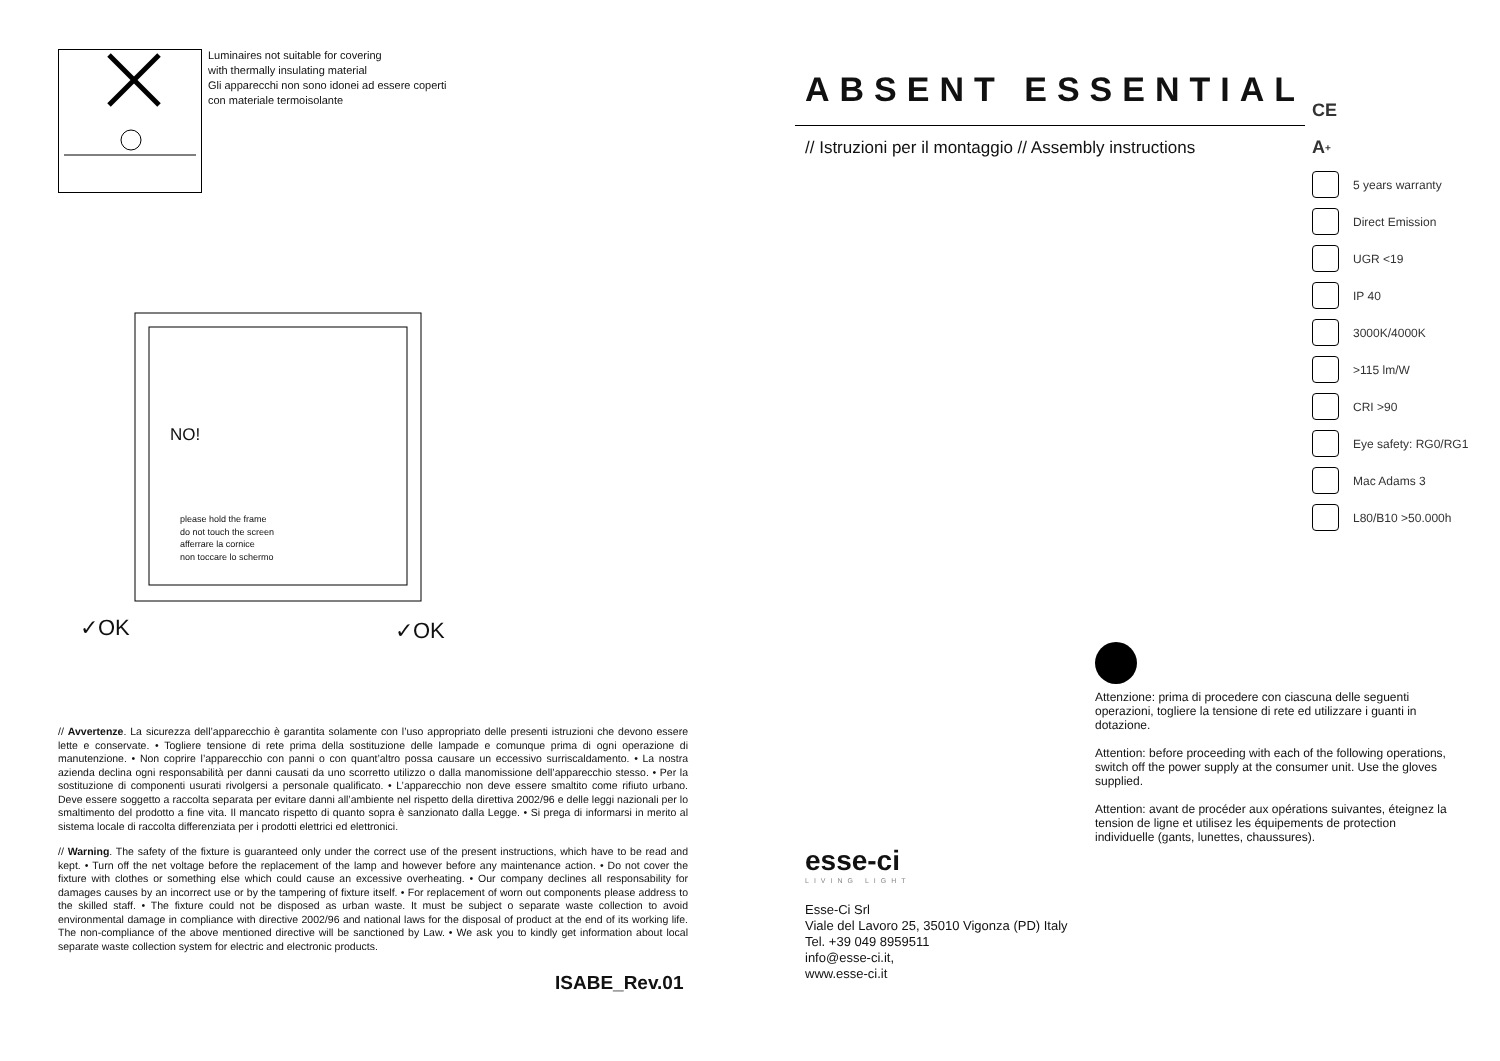Luminaires not suitable for covering
with thermally insulating material
Gli apparecchi non sono idonei ad essere coperti
con materiale termoisolante
NO!
please hold the frame
do not touch the screen
afferrare la cornice
non toccare lo schermo
✓OK ✓OK
// Avvertenze. La sicurezza dell’apparecchio è garantita solamente con l’uso appropriato delle presenti istruzioni che devono essere lette e conservate. • Togliere tensione di rete prima della sostituzione delle lampade e comunque prima di ogni operazione di manutenzione. • Non coprire l’apparecchio con panni o con quant’altro possa causare un eccessivo surriscaldamento. • La nostra azienda declina ogni responsabilità per danni causati da uno scorretto utilizzo o dalla manomissione dell’apparecchio stesso. • Per la sostituzione di componenti usurati rivolgersi a personale qualificato. • L’apparecchio non deve essere smaltito come rifiuto urbano. Deve essere soggetto a raccolta separata per evitare danni all’ambiente nel rispetto della direttiva 2002/96 e delle leggi nazionali per lo smaltimento del prodotto a fine vita. Il mancato rispetto di quanto sopra è sanzionato dalla Legge. • Si prega di informarsi in merito al sistema locale di raccolta differenziata per i prodotti elettrici ed elettronici.
// Warning. The safety of the fixture is guaranteed only under the correct use of the present instructions, which have to be read and kept. • Turn off the net voltage before the replacement of the lamp and however before any maintenance action. • Do not cover the fixture with clothes or something else which could cause an excessive overheating. • Our company declines all responsability for damages causes by an incorrect use or by the tampering of fixture itself. • For replacement of worn out components please address to the skilled staff. • The fixture could not be disposed as urban waste. It must be subject o separate waste collection to avoid environmental damage in compliance with directive 2002/96 and national laws for the disposal of product at the end of its working life. The non-compliance of the above mentioned directive will be sanctioned by Law. • We ask you to kindly get information about local separate waste collection system for electric and electronic products.
ISABE_Rev.01
ABSENT ESSENTIAL
// Istruzioni per il montaggio // Assembly instructions
CE
A<sup>+</sup>
5 years warranty
Direct Emission
UGR <19
IP 40
3000K/4000K
>115 lm/W
CRI >90
Eye safety: RG0/RG1
Mac Adams 3
L80/B10 >50.000h
Attenzione: prima di procedere con ciascuna delle seguenti operazioni, togliere la tensione di rete ed utilizzare i guanti in dotazione.
Attention: before proceeding with each of the following operations, switch off the power supply at the consumer unit. Use the gloves supplied.
Attention: avant de procéder aux opérations suivantes, éteignez la tension de ligne et utilisez les équipements de protection individuelle (gants, lunettes, chaussures).
esse-ci
LIVING LIGHT
Esse-Ci Srl
Viale del Lavoro 25, 35010 Vigonza (PD) Italy
Tel. +39 049 8959511
info@esse-ci.it,
www.esse-ci.it